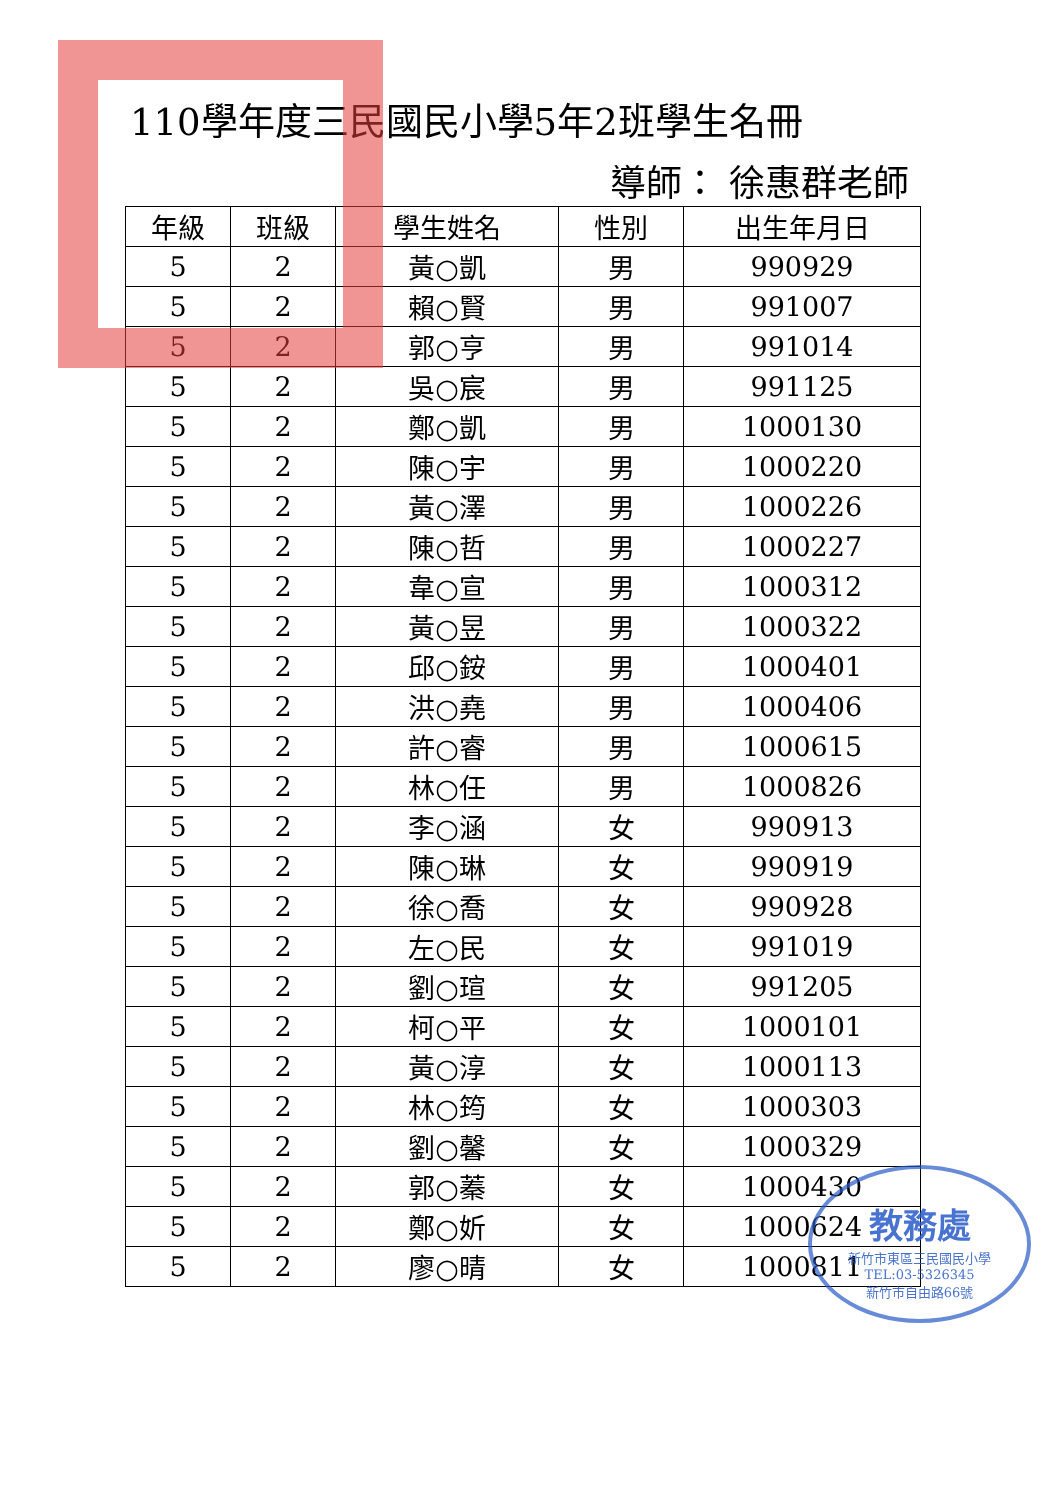110學年度三民國民小學5年2班學生名冊
導師： 徐惠群老師
| 年級 | 班級 | 學生姓名 | 性別 | 出生年月日 |
| --- | --- | --- | --- | --- |
| 5 | 2 | 黃○凱 | 男 | 990929 |
| 5 | 2 | 賴○賢 | 男 | 991007 |
| 5 | 2 | 郭○亨 | 男 | 991014 |
| 5 | 2 | 吳○宸 | 男 | 991125 |
| 5 | 2 | 鄭○凱 | 男 | 1000130 |
| 5 | 2 | 陳○宇 | 男 | 1000220 |
| 5 | 2 | 黃○澤 | 男 | 1000226 |
| 5 | 2 | 陳○哲 | 男 | 1000227 |
| 5 | 2 | 韋○宣 | 男 | 1000312 |
| 5 | 2 | 黃○昱 | 男 | 1000322 |
| 5 | 2 | 邱○銨 | 男 | 1000401 |
| 5 | 2 | 洪○堯 | 男 | 1000406 |
| 5 | 2 | 許○睿 | 男 | 1000615 |
| 5 | 2 | 林○任 | 男 | 1000826 |
| 5 | 2 | 李○涵 | 女 | 990913 |
| 5 | 2 | 陳○琳 | 女 | 990919 |
| 5 | 2 | 徐○喬 | 女 | 990928 |
| 5 | 2 | 左○民 | 女 | 991019 |
| 5 | 2 | 劉○瑄 | 女 | 991205 |
| 5 | 2 | 柯○平 | 女 | 1000101 |
| 5 | 2 | 黃○淳 | 女 | 1000113 |
| 5 | 2 | 林○筠 | 女 | 1000303 |
| 5 | 2 | 劉○馨 | 女 | 1000329 |
| 5 | 2 | 郭○蓁 | 女 | 1000430 |
| 5 | 2 | 鄭○妡 | 女 | 1000624 |
| 5 | 2 | 廖○晴 | 女 | 1000811 |
教務處
新竹市東區三民國民小學
TEL:03-5326345
新竹市自由路66號